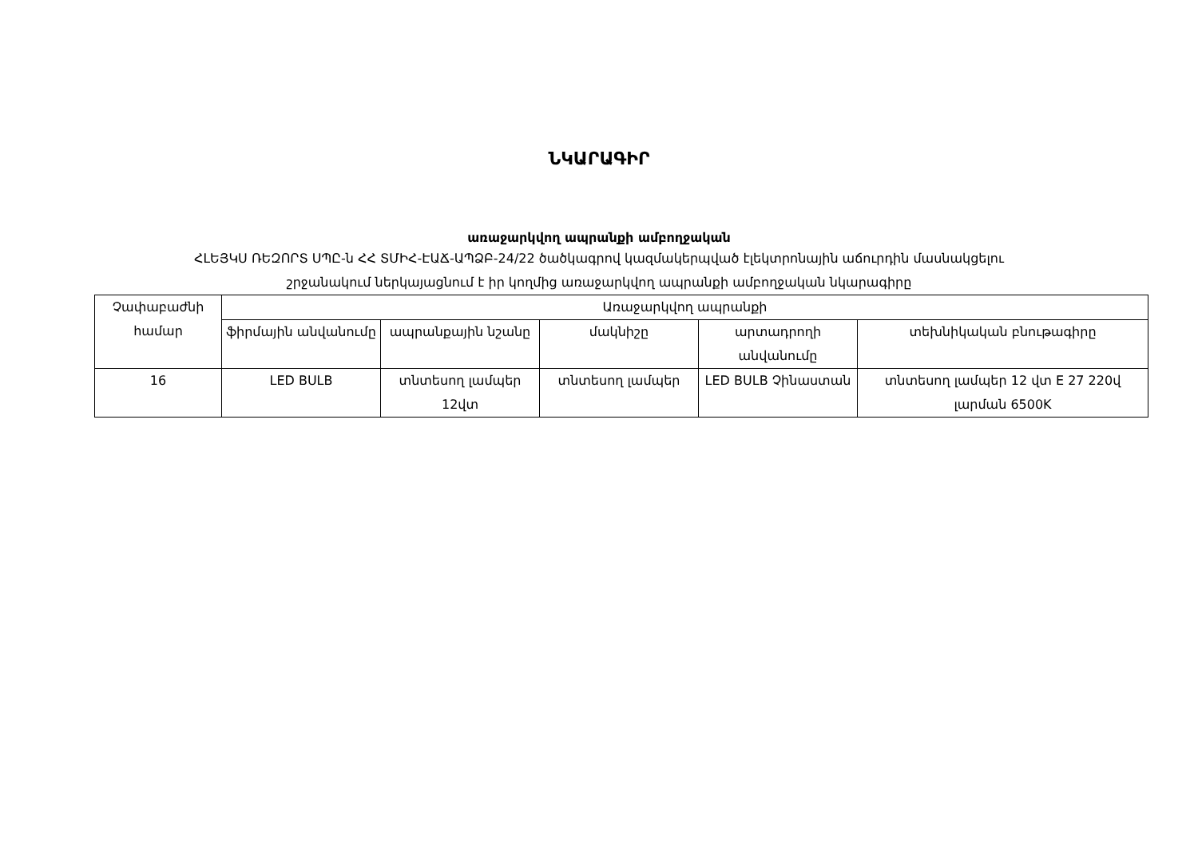ՆԿԱՐԱԳԻՐ
առաջարկվող ապրանքի ամբողջական
ՀԼԵՅԿՍ ՌԵԶՈՐՏ ՍՊԸ-ն ՀՀ ՏՄԻՀ-ԷԱՃ-ԱՊՁԲ-24/22 ծածկագրով կազմակերպված էլեկտրոնային աճուրդին մասնակցելու
շրջանակում ներկայացնում է իր կողմից առաջարկվող ապրանքի ամբողջական նկարագիրը
| Չափաբաժնի համար | Առաջարկվող ապրանքի | | | | |
| --- | --- | --- | --- | --- | --- |
| | ֆիրմային անվանումը | ապրանքային նշանը | մակնիշը | արտադրողի անվանումը | տեխնիկական բնութագիրը |
| 16 | LED BULB | տնտեսող լամպեր 12վտ | տնտեսող լամպեր | LED BULB Չինաստան | տնտեսող լամպեր 12 վտ E 27 220վ լարման 6500K |